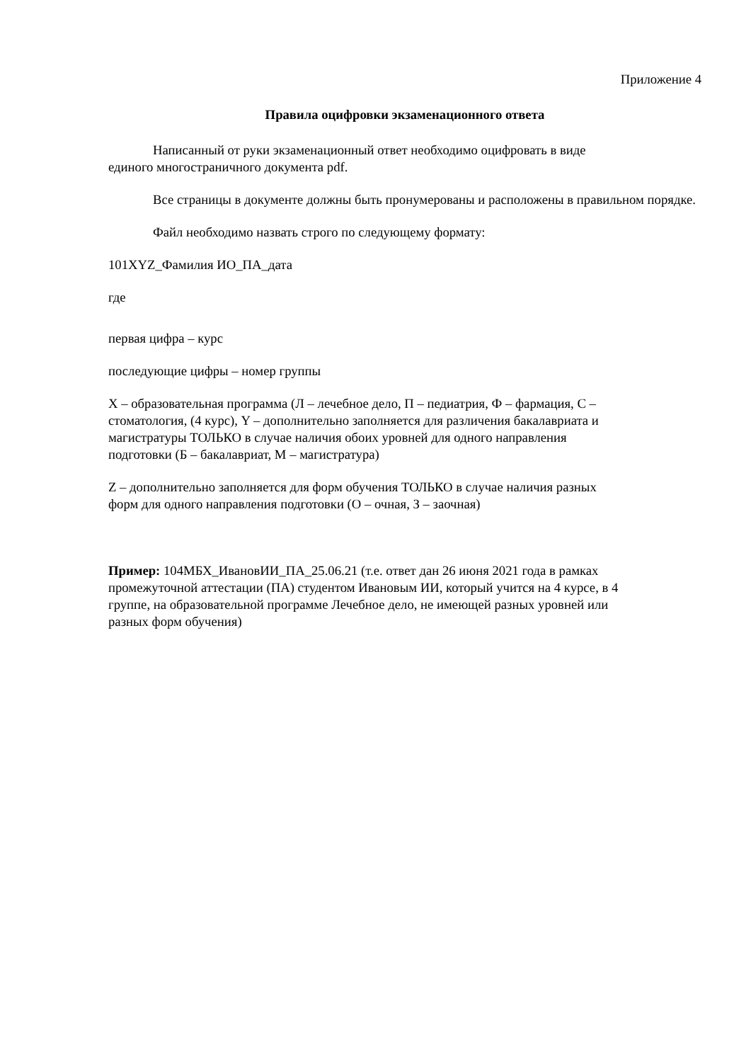Приложение 4
Правила оцифровки экзаменационного ответа
Написанный от руки экзаменационный ответ необходимо оцифровать в виде
единого многостраничного документа pdf.
Все страницы в документе должны быть пронумерованы и расположены в правильном порядке.
Файл необходимо назвать строго по следующему формату:
101XYZ_Фамилия ИО_ПА_дата
где
первая цифра – курс
последующие цифры – номер группы
X – образовательная программа (Л – лечебное дело, П – педиатрия, Ф – фармация, С –
стоматология, (4 курс), Y – дополнительно заполняется для различения бакалавриата и
магистратуры ТОЛЬКО в случае наличия обоих уровней для одного направления
подготовки (Б – бакалавриат, М – магистратура)
Z – дополнительно заполняется для форм обучения ТОЛЬКО в случае наличия разных
форм для одного направления подготовки (О – очная, З – заочная)
Пример: 104МБХ_ИвановИИ_ПА_25.06.21 (т.е. ответ дан 26 июня 2021 года в рамках
промежуточной аттестации (ПА) студентом Ивановым ИИ, который учится на 4 курсе, в 4
группе, на образовательной программе Лечебное дело, не имеющей разных уровней или
разных форм обучения)